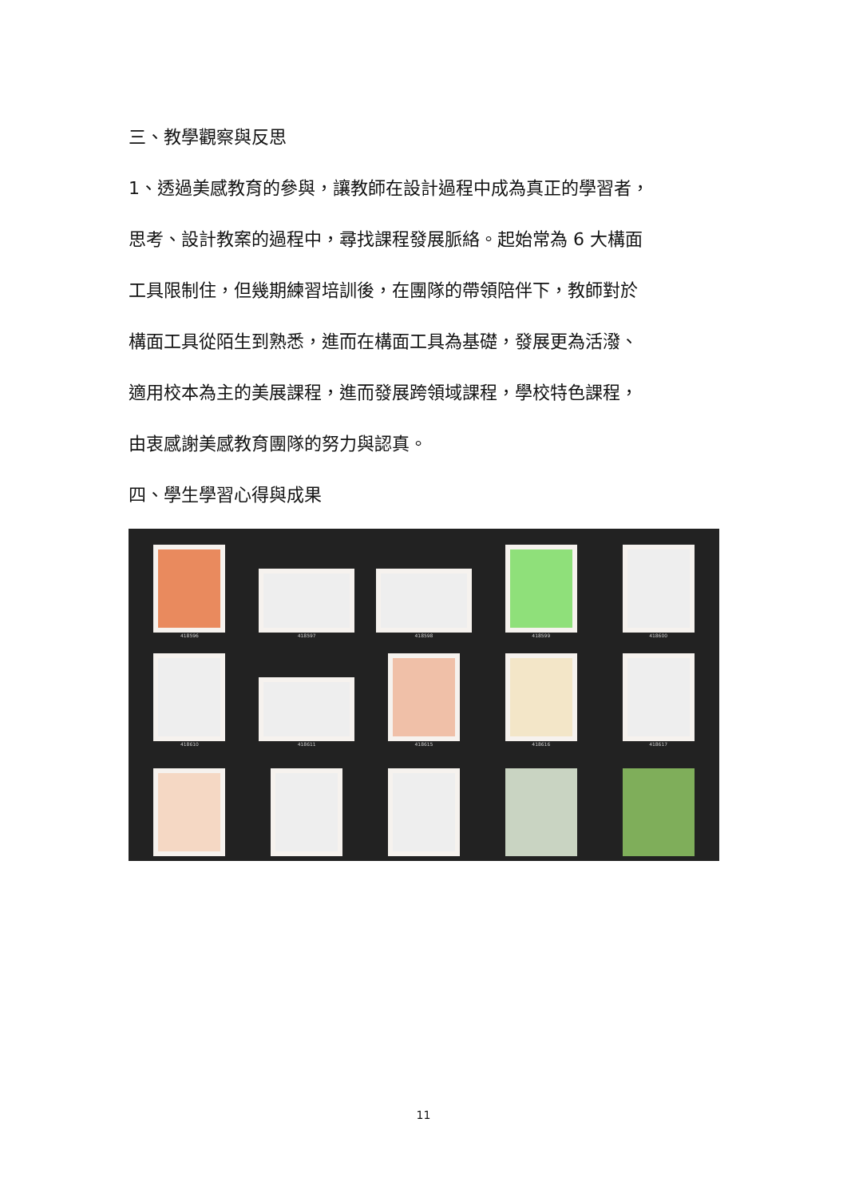三、教學觀察與反思
1、透過美感教育的參與，讓教師在設計過程中成為真正的學習者，
思考、設計教案的過程中，尋找課程發展脈絡。起始常為 6 大構面
工具限制住，但幾期練習培訓後，在團隊的帶領陪伴下，教師對於
構面工具從陌生到熟悉，進而在構面工具為基礎，發展更為活潑、
適用校本為主的美展課程，進而發展跨領域課程，學校特色課程，
由衷感謝美感教育團隊的努力與認真。
四、學生學習心得與成果
418596
418597
418598
418599
418600
418610
418611
418615
418616
418617
11